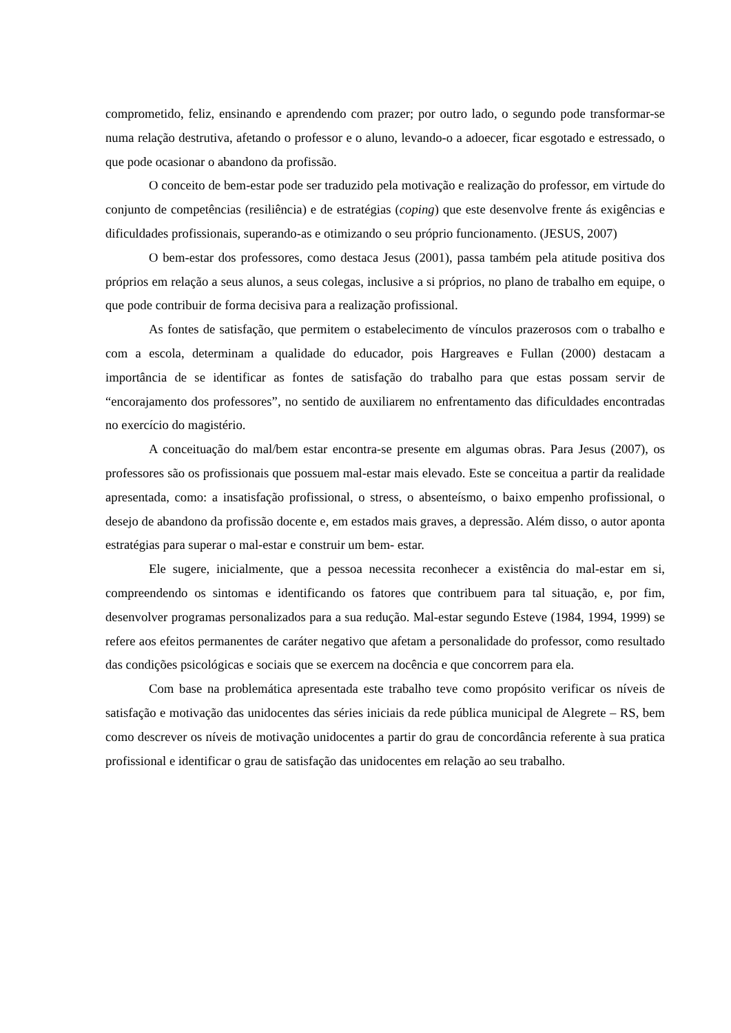comprometido, feliz, ensinando e aprendendo com prazer; por outro lado, o segundo pode transformar-se numa relação destrutiva, afetando o professor e o aluno, levando-o a adoecer, ficar esgotado e estressado, o que pode ocasionar o abandono da profissão.
O conceito de bem-estar pode ser traduzido pela motivação e realização do professor, em virtude do conjunto de competências (resiliência) e de estratégias (coping) que este desenvolve frente ás exigências e dificuldades profissionais, superando-as e otimizando o seu próprio funcionamento. (JESUS, 2007)
O bem-estar dos professores, como destaca Jesus (2001), passa também pela atitude positiva dos próprios em relação a seus alunos, a seus colegas, inclusive a si próprios, no plano de trabalho em equipe, o que pode contribuir de forma decisiva para a realização profissional.
As fontes de satisfação, que permitem o estabelecimento de vínculos prazerosos com o trabalho e com a escola, determinam a qualidade do educador, pois Hargreaves e Fullan (2000) destacam a importância de se identificar as fontes de satisfação do trabalho para que estas possam servir de “encorajamento dos professores”, no sentido de auxiliarem no enfrentamento das dificuldades encontradas no exercício do magistério.
A conceituação do mal/bem estar encontra-se presente em algumas obras. Para Jesus (2007), os professores são os profissionais que possuem mal-estar mais elevado. Este se conceitua a partir da realidade apresentada, como: a insatisfação profissional, o stress, o absenteísmo, o baixo empenho profissional, o desejo de abandono da profissão docente e, em estados mais graves, a depressão. Além disso, o autor aponta estratégias para superar o mal-estar e construir um bem- estar.
Ele sugere, inicialmente, que a pessoa necessita reconhecer a existência do mal-estar em si, compreendendo os sintomas e identificando os fatores que contribuem para tal situação, e, por fim, desenvolver programas personalizados para a sua redução. Mal-estar segundo Esteve (1984, 1994, 1999) se refere aos efeitos permanentes de caráter negativo que afetam a personalidade do professor, como resultado das condições psicológicas e sociais que se exercem na docência e que concorrem para ela.
Com base na problemática apresentada este trabalho teve como propósito verificar os níveis de satisfação e motivação das unidocentes das séries iniciais da rede pública municipal de Alegrete – RS, bem como descrever os níveis de motivação unidocentes a partir do grau de concordância referente à sua pratica profissional e identificar o grau de satisfação das unidocentes em relação ao seu trabalho.